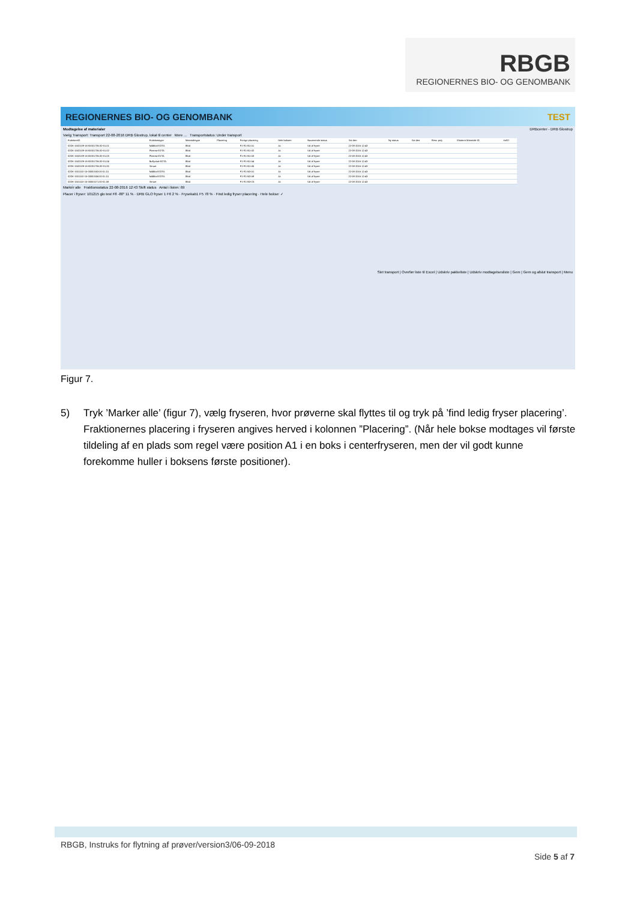RBGB
REGIONERNES BIO- OG GENOMBANK
REGIONERNES BIO- OG GENOMBANK TEST
Modtagelse af materialer DRBcenter - DRB Glostrup
Vælg Transport: Transport 22-08-2016 DRB Glostrup, lokal til center Mere ... Transportstatus: Under transport
| FraktionsID | Fraktionstype | Materialetype | Placering | Forrige placering | Hele boksen | Nuværende status | Sat den | Ny status | Sat den | Resv. proj. | Eksternt Materiale ID | Im/El |
| --- | --- | --- | --- | --- | --- | --- | --- | --- | --- | --- | --- | --- |
| 02DK-1502109-16-00001736.00-01.01 | fuldblod-EDTA | Blod | | F1-R1-B1-A1 | Ja | Ud af fryser | 22-08-2016 12:43 | | | | | |
| 02DK-1502109-16-00001736.00-01.02 | Plasma-EDTA | Blod | | F1-R1-B1-A2 | Ja | Ud af fryser | 22-08-2016 12:43 | | | | | |
| 02DK-1502109-16-00001736.00-01.03 | Plasma-EDTA | Blod | | F1-R1-B1-A3 | Ja | Ud af fryser | 22-08-2016 12:43 | | | | | |
| 02DK-1502109-16-00001736.00-01.04 | Buffycoat-EDTA | Blod | | F1-R1-B1-A4 | Ja | Ud af fryser | 22-08-2016 12:43 | | | | | |
| 02DK-1502109-16-00001736.00-01.05 | Serum | Blod | | F1-R1-B1-A5 | Ja | Ud af fryser | 22-08-2016 12:43 | | | | | |
| 02DK-1501110-15-00001553.00-01.01 | fuldblod-EDTA | Blod | | F1-R1-B3-A1 | Ja | Ud af fryser | 22-08-2016 12:43 | | | | | |
| 02DK-1501110-15-00001558.00-01.01 | fuldblod-EDTA | Blod | | F1-R1-B3-A9 | Ja | Ud af fryser | 22-08-2016 12:43 | | | | | |
| 02DK-1501110-15-00001571.00-01.08 | Serum | Blod | | F1-R1-B3-C6 | Ja | Ud af fryser | 22-08-2016 12:43 | | | | | |
Markér alle Fraktionsstatus 22-08-2016 12:43 Skift status Antal i listen: 69
Placer i fryser: 101215 glo test F8 -80° 11 % · DRB GLO fryser 1 F6 2 % · Frysekab1 F5 78 % · Find ledig fryser placering · Hele bokse: ✓
Slet transport | Overfør liste til Excel | Udskriv pakkeliste | Udskriv modtagelsesliste | Gem | Gem og afslut transport | Menu
Figur 7.
5) Tryk ’Marker alle’ (figur 7), vælg fryseren, hvor prøverne skal flyttes til og tryk på ’find ledig fryser placering’. Fraktionernes placering i fryseren angives herved i kolonnen ”Placering”. (Når hele bokse modtages vil første tildeling af en plads som regel være position A1 i en boks i centerfryseren, men der vil godt kunne forekomme huller i boksens første positioner).
RBGB, Instruks for flytning af prøver/version3/06-09-2018
Side 5 af 7